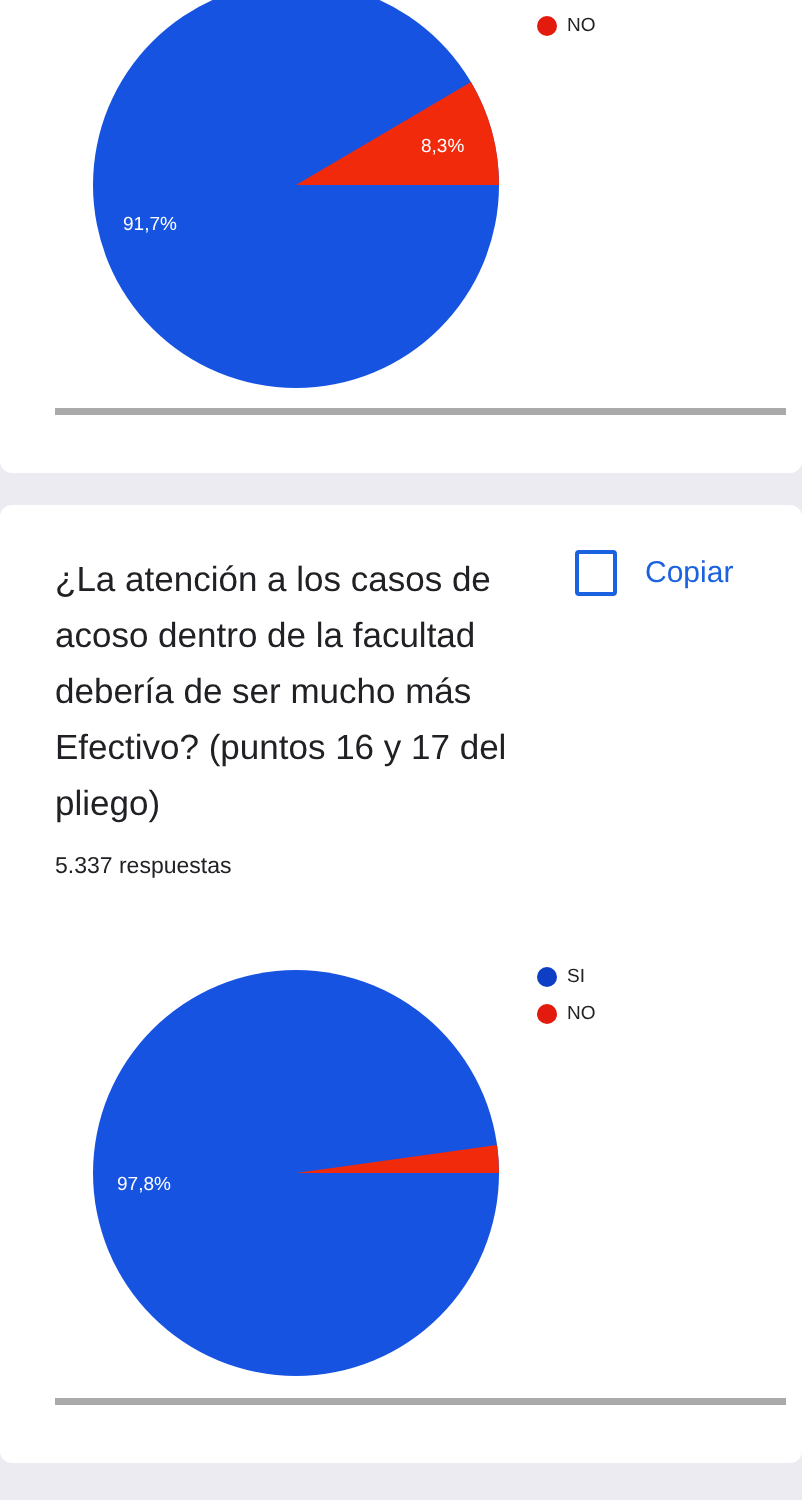NO
8,3%
91,7%
¿La atención a los casos de acoso dentro de la facultad debería de ser mucho más Efectivo? (puntos 16 y 17 del pliego)
Copiar
5.337 respuestas
SI
NO
97,8%